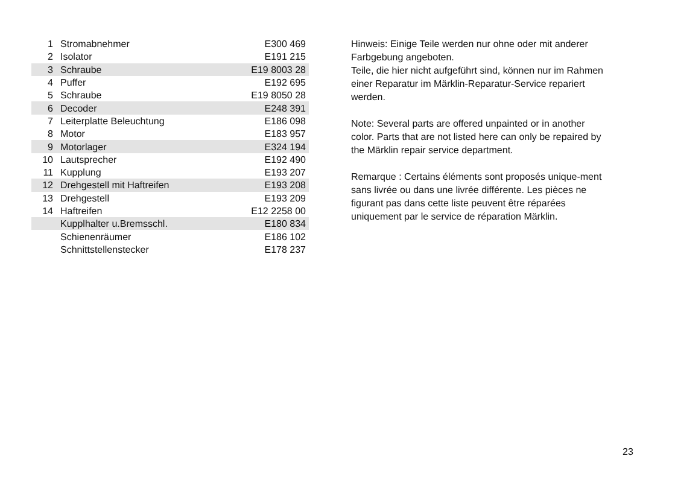| 1 | Stromabnehmer | E300 469 |
| 2 | Isolator | E191 215 |
| 3 | Schraube | E19 8003 28 |
| 4 | Puffer | E192 695 |
| 5 | Schraube | E19 8050 28 |
| 6 | Decoder | E248 391 |
| 7 | Leiterplatte Beleuchtung | E186 098 |
| 8 | Motor | E183 957 |
| 9 | Motorlager | E324 194 |
| 10 | Lautsprecher | E192 490 |
| 11 | Kupplung | E193 207 |
| 12 | Drehgestell mit Haftreifen | E193 208 |
| 13 | Drehgestell | E193 209 |
| 14 | Haftreifen | E12 2258 00 |
| | Kupplhalter u.Bremsschl. | E180 834 |
| | Schienenräumer | E186 102 |
| | Schnittstellenstecker | E178 237 |
Hinweis: Einige Teile werden nur ohne oder mit anderer Farbgebung angeboten.
Teile, die hier nicht aufgeführt sind, können nur im Rahmen einer Reparatur im Märklin-Reparatur-Service repariert werden.
Note: Several parts are offered unpainted or in another color. Parts that are not listed here can only be repaired by the Märklin repair service department.
Remarque : Certains éléments sont proposés unique-ment sans livrée ou dans une livrée différente. Les pièces ne figurant pas dans cette liste peuvent être réparées uniquement par le service de réparation Märklin.
23